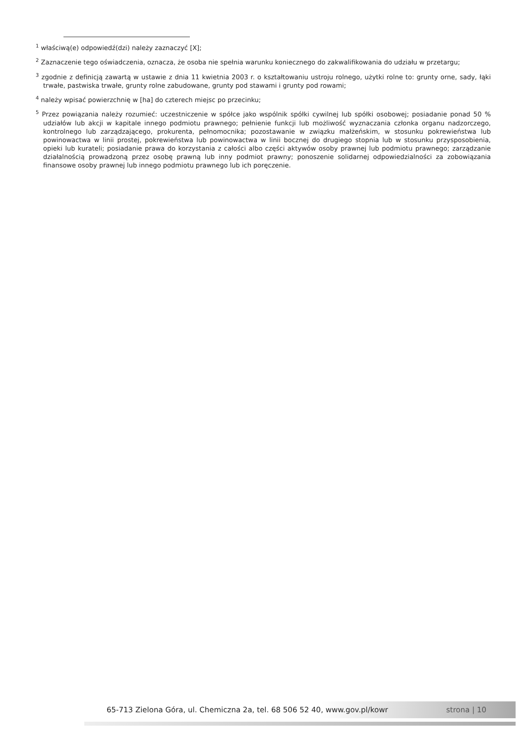<sup>1</sup> właściwą(e) odpowiedź(dzi) należy zaznaczyć [X];
<sup>2</sup> Zaznaczenie tego oświadczenia, oznacza, że osoba nie spełnia warunku koniecznego do zakwalifikowania do udziału w przetargu;
<sup>3</sup> zgodnie z definicją zawartą w ustawie z dnia 11 kwietnia 2003 r. o kształtowaniu ustroju rolnego, użytki rolne to: grunty orne, sady, łąki trwałe, pastwiska trwałe, grunty rolne zabudowane, grunty pod stawami i grunty pod rowami;
<sup>4</sup> należy wpisać powierzchnię w [ha] do czterech miejsc po przecinku;
<sup>5</sup> Przez powiązania należy rozumieć: uczestniczenie w spółce jako wspólnik spółki cywilnej lub spółki osobowej; posiadanie ponad 50 % udziałów lub akcji w kapitale innego podmiotu prawnego; pełnienie funkcji lub możliwość wyznaczania członka organu nadzorczego, kontrolnego lub zarządzającego, prokurenta, pełnomocnika; pozostawanie w związku małżeńskim, w stosunku pokrewieństwa lub powinowactwa w linii prostej, pokrewieństwa lub powinowactwa w linii bocznej do drugiego stopnia lub w stosunku przysposobienia, opieki lub kurateli; posiadanie prawa do korzystania z całości albo części aktywów osoby prawnej lub podmiotu prawnego; zarządzanie działalnością prowadzoną przez osobę prawną lub inny podmiot prawny; ponoszenie solidarnej odpowiedzialności za zobowiązania finansowe osoby prawnej lub innego podmiotu prawnego lub ich poręczenie.
65-713 Zielona Góra, ul. Chemiczna 2a, tel. 68 506 52 40, www.gov.pl/kowr strona | 10